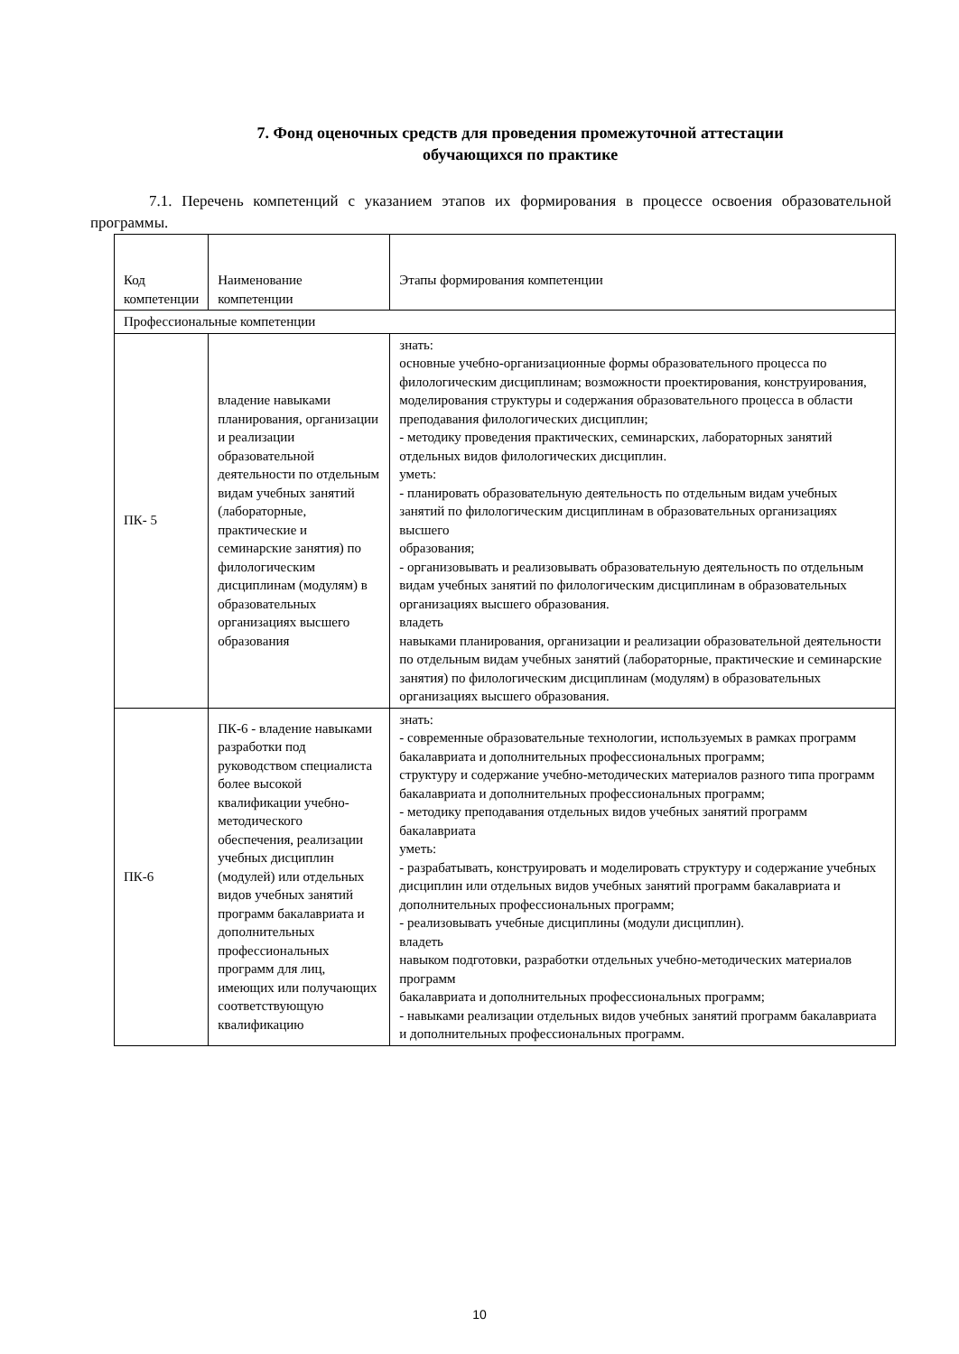7. Фонд оценочных средств для проведения промежуточной аттестации
обучающихся по практике
7.1. Перечень компетенций с указанием этапов их формирования в процессе освоения образовательной программы.
| Код компетенции | Наименование компетенции | Этапы формирования компетенции |
| --- | --- | --- |
| Профессиональные компетенции | | |
| ПК- 5 | владение навыками планирования, организации и реализации образовательной деятельности по отдельным видам учебных занятий (лабораторные, практические и семинарские занятия) по филологическим дисциплинам (модулям) в образовательных организациях высшего образования | знать: основные учебно-организационные формы образовательного процесса по филологическим дисциплинам; возможности проектирования, конструирования, моделирования структуры и содержания образовательного процесса в области преподавания филологических дисциплин; - методику проведения практических, семинарских, лабораторных занятий отдельных видов филологических дисциплин. уметь: - планировать образовательную деятельность по отдельным видам учебных занятий по филологическим дисциплинам в образовательных организациях высшего образования; - организовывать и реализовывать образовательную деятельность по отдельным видам учебных занятий по филологическим дисциплинам в образовательных организациях высшего образования. владеть навыками планирования, организации и реализации образовательной деятельности по отдельным видам учебных занятий (лабораторные, практические и семинарские занятия) по филологическим дисциплинам (модулям) в образовательных организациях высшего образования. |
| ПК-6 | ПК-6 - владение навыками разработки под руководством специалиста более высокой квалификации учебно-методического обеспечения, реализации учебных дисциплин (модулей) или отдельных видов учебных занятий программ бакалавриата и дополнительных профессиональных программ для лиц, имеющих или получающих соответствующую квалификацию | знать: - современные образовательные технологии, используемых в рамках программ бакалавриата и дополнительных профессиональных программ; структуру и содержание учебно-методических материалов разного типа программ бакалавриата и дополнительных профессиональных программ; - методику преподавания отдельных видов учебных занятий программ бакалавриата уметь: - разрабатывать, конструировать и моделировать структуру и содержание учебных дисциплин или отдельных видов учебных занятий программ бакалавриата и дополнительных профессиональных программ; - реализовывать учебные дисциплины (модули дисциплин). владеть навыком подготовки, разработки отдельных учебно-методических материалов программ бакалавриата и дополнительных профессиональных программ; - навыками реализации отдельных видов учебных занятий программ бакалавриата и дополнительных профессиональных программ. |
10